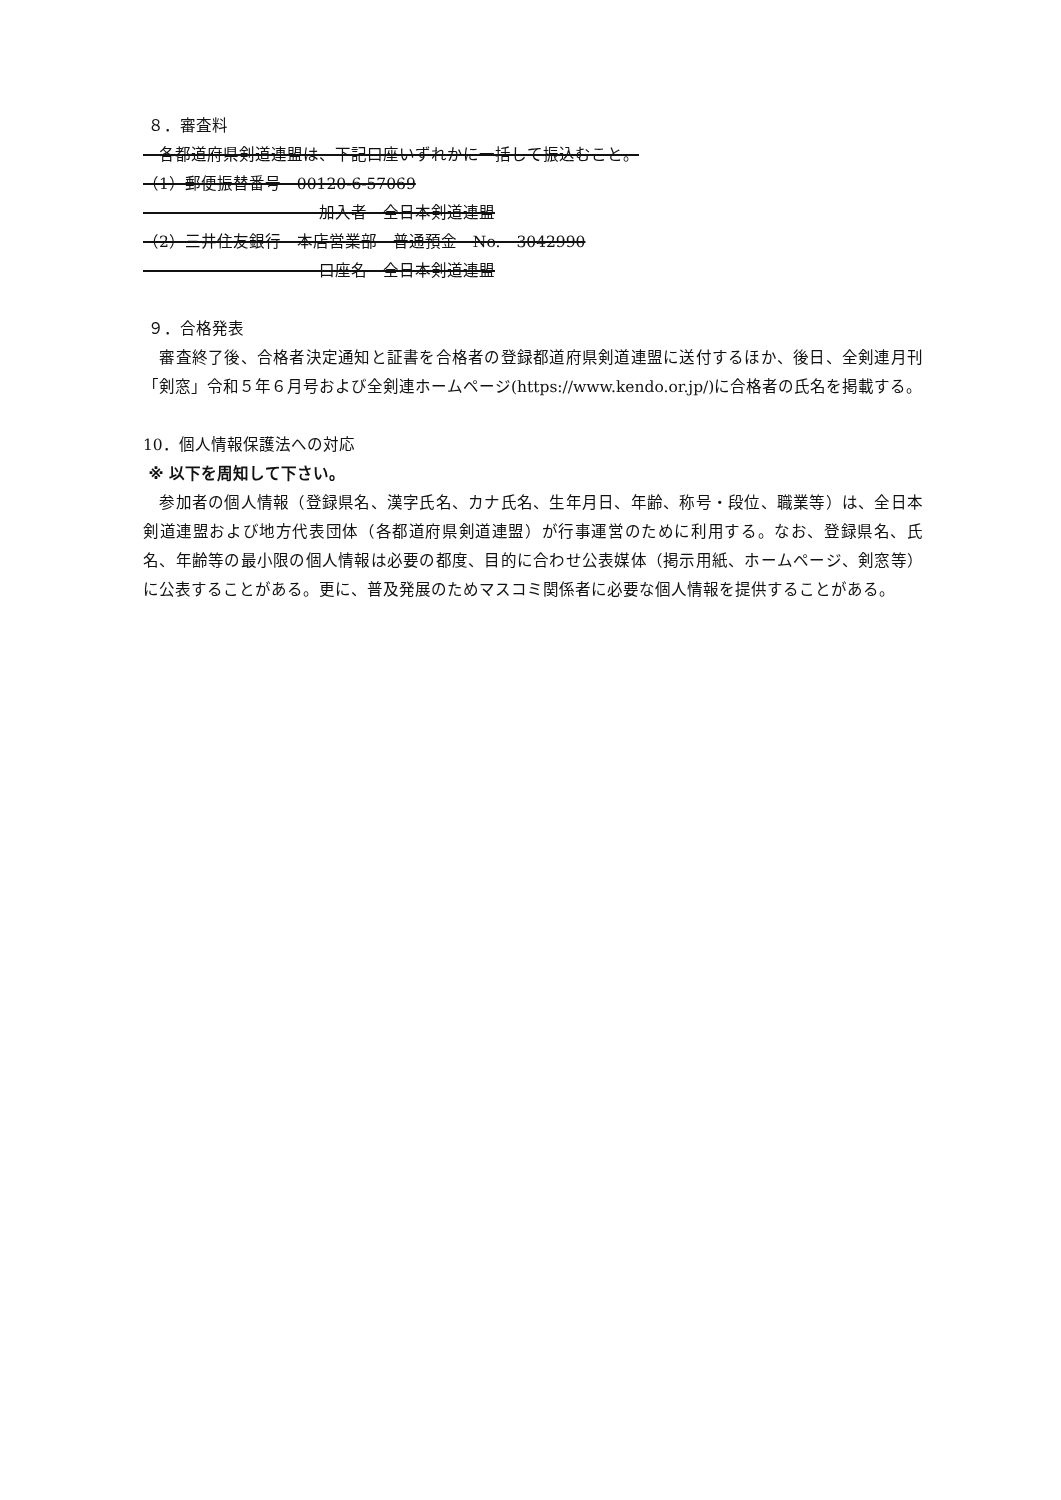８．審査料
　各都道府県剣道連盟は、下記口座いずれかに一括して振込むこと。
（1）郵便振替番号　00120-6-57069
　　　　　　　　　　　加入者　全日本剣道連盟
（2）三井住友銀行　本店営業部　普通預金　No.　3042990
　　　　　　　　　　　口座名　全日本剣道連盟
９．合格発表
　審査終了後、合格者決定通知と証書を合格者の登録都道府県剣道連盟に送付するほか、後日、全剣連月刊「剣窓」令和５年６月号および全剣連ホームページ(https://www.kendo.or.jp/)に合格者の氏名を掲載する。
10．個人情報保護法への対応
※ 以下を周知して下さい。
　参加者の個人情報（登録県名、漢字氏名、カナ氏名、生年月日、年齢、称号・段位、職業等）は、全日本剣道連盟および地方代表団体（各都道府県剣道連盟）が行事運営のために利用する。なお、登録県名、氏名、年齢等の最小限の個人情報は必要の都度、目的に合わせ公表媒体（掲示用紙、ホームページ、剣窓等）に公表することがある。更に、普及発展のためマスコミ関係者に必要な個人情報を提供することがある。